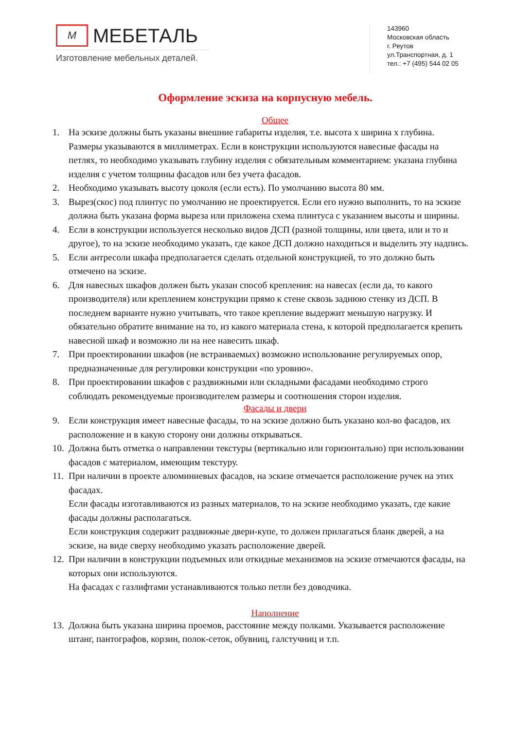M
МЕБЕТАЛЬ
Изготовление мебельных деталей.
143960
Московская область
г. Реутов
ул.Транспортная, д. 1
тел.: +7 (495) 544 02 05
Оформление эскиза на корпусную мебель.
Общее
1. На эскизе должны быть указаны внешние габариты изделия, т.е. высота x ширина x глубина. Размеры указываются в миллиметрах. Если в конструкции используются навесные фасады на петлях, то необходимо указывать глубину изделия с обязательным комментарием: указана глубина изделия с учетом толщины фасадов или без учета фасадов.
2. Необходимо указывать высоту цоколя (если есть). По умолчанию высота 80 мм.
3. Вырез(скос) под плинтус по умолчанию не проектируется. Если его нужно выполнить, то на эскизе должна быть указана форма выреза или приложена схема плинтуса с указанием высоты и ширины.
4. Если в конструкции используется несколько видов ДСП (разной толщины, или цвета, или и то и другое), то на эскизе необходимо указать, где какое ДСП должно находиться и выделить эту надпись.
5. Если антресоли шкафа предполагается сделать отдельной конструкцией, то это должно быть отмечено на эскизе.
6. Для навесных шкафов должен быть указан способ крепления: на навесах (если да, то какого производителя) или креплением конструкции прямо к стене сквозь заднюю стенку из ДСП. В последнем варианте нужно учитывать, что такое крепление выдержит меньшую нагрузку. И обязательно обратите внимание на то, из какого материала стена, к которой предполагается крепить навесной шкаф и возможно ли на нее навесить шкаф.
7. При проектировании шкафов (не встраиваемых) возможно использование регулируемых опор, предназначенные для регулировки конструкции «по уровню».
8. При проектировании шкафов с раздвижными или складными фасадами необходимо строго соблюдать рекомендуемые производителем размеры и соотношения сторон изделия.
Фасады и двери
9. Если конструкция имеет навесные фасады, то на эскизе должно быть указано кол-во фасадов, их расположение и в какую сторону они должны открываться.
10. Должна быть отметка о направлении текстуры (вертикально или горизонтально) при использовании фасадов с материалом, имеющим текстуру.
11. При наличии в проекте алюминиевых фасадов, на эскизе отмечается расположение ручек на этих фасадах.
Если фасады изготавливаются из разных материалов, то на эскизе необходимо указать, где какие фасады должны располагаться.
Если конструкция содержит раздвижные двери-купе, то должен прилагаться бланк дверей, а на эскизе, на виде сверху необходимо указать расположение дверей.
12. При наличии в конструкции подъемных или откидные механизмов на эскизе отмечаются фасады, на которых они используются.
На фасадах с газлифтами устанавливаются только петли без доводчика.
Наполнение
13. Должна быть указана ширина проемов, расстояние между полками. Указывается расположение штанг, пантографов, корзин, полок-сеток, обувниц, галстучниц и т.п.